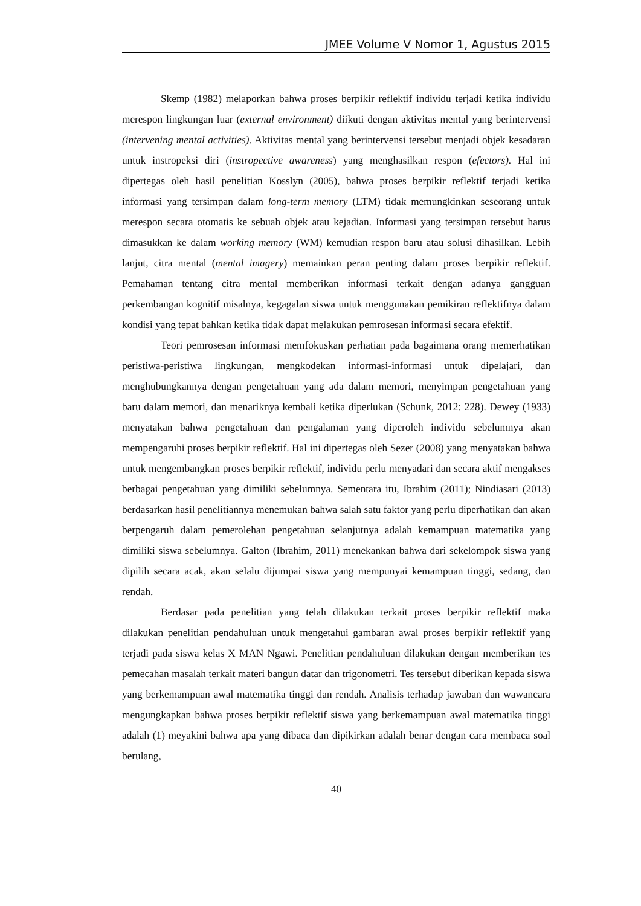JMEE Volume V Nomor 1, Agustus 2015
Skemp (1982) melaporkan bahwa proses berpikir reflektif individu terjadi ketika individu merespon lingkungan luar (external environment) diikuti dengan aktivitas mental yang berintervensi (intervening mental activities). Aktivitas mental yang berintervensi tersebut menjadi objek kesadaran untuk instropeksi diri (instropective awareness) yang menghasilkan respon (efectors). Hal ini dipertegas oleh hasil penelitian Kosslyn (2005), bahwa proses berpikir reflektif terjadi ketika informasi yang tersimpan dalam long-term memory (LTM) tidak memungkinkan seseorang untuk merespon secara otomatis ke sebuah objek atau kejadian. Informasi yang tersimpan tersebut harus dimasukkan ke dalam working memory (WM) kemudian respon baru atau solusi dihasilkan. Lebih lanjut, citra mental (mental imagery) memainkan peran penting dalam proses berpikir reflektif. Pemahaman tentang citra mental memberikan informasi terkait dengan adanya gangguan perkembangan kognitif misalnya, kegagalan siswa untuk menggunakan pemikiran reflektifnya dalam kondisi yang tepat bahkan ketika tidak dapat melakukan pemrosesan informasi secara efektif.
Teori pemrosesan informasi memfokuskan perhatian pada bagaimana orang memerhatikan peristiwa-peristiwa lingkungan, mengkodekan informasi-informasi untuk dipelajari, dan menghubungkannya dengan pengetahuan yang ada dalam memori, menyimpan pengetahuan yang baru dalam memori, dan menariknya kembali ketika diperlukan (Schunk, 2012: 228). Dewey (1933) menyatakan bahwa pengetahuan dan pengalaman yang diperoleh individu sebelumnya akan mempengaruhi proses berpikir reflektif. Hal ini dipertegas oleh Sezer (2008) yang menyatakan bahwa untuk mengembangkan proses berpikir reflektif, individu perlu menyadari dan secara aktif mengakses berbagai pengetahuan yang dimiliki sebelumnya. Sementara itu, Ibrahim (2011); Nindiasari (2013) berdasarkan hasil penelitiannya menemukan bahwa salah satu faktor yang perlu diperhatikan dan akan berpengaruh dalam pemerolehan pengetahuan selanjutnya adalah kemampuan matematika yang dimiliki siswa sebelumnya. Galton (Ibrahim, 2011) menekankan bahwa dari sekelompok siswa yang dipilih secara acak, akan selalu dijumpai siswa yang mempunyai kemampuan tinggi, sedang, dan rendah.
Berdasar pada penelitian yang telah dilakukan terkait proses berpikir reflektif maka dilakukan penelitian pendahuluan untuk mengetahui gambaran awal proses berpikir reflektif yang terjadi pada siswa kelas X MAN Ngawi. Penelitian pendahuluan dilakukan dengan memberikan tes pemecahan masalah terkait materi bangun datar dan trigonometri. Tes tersebut diberikan kepada siswa yang berkemampuan awal matematika tinggi dan rendah. Analisis terhadap jawaban dan wawancara mengungkapkan bahwa proses berpikir reflektif siswa yang berkemampuan awal matematika tinggi adalah (1) meyakini bahwa apa yang dibaca dan dipikirkan adalah benar dengan cara membaca soal berulang,
40